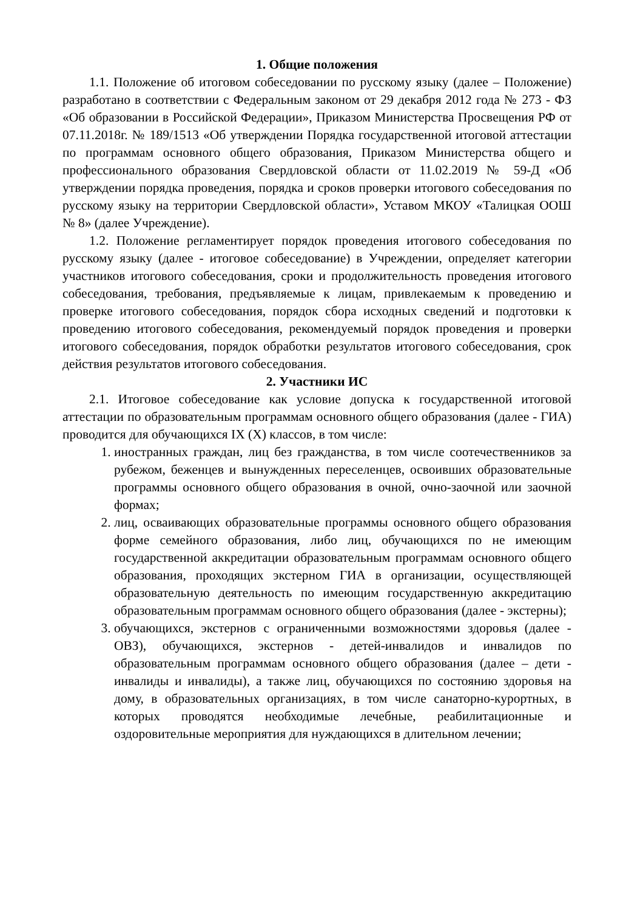1. Общие положения
1.1. Положение об итоговом собеседовании по русскому языку (далее – Положение) разработано в соответствии с Федеральным законом от 29 декабря 2012 года № 273 - ФЗ «Об образовании в Российской Федерации», Приказом Министерства Просвещения РФ от 07.11.2018г. № 189/1513 «Об утверждении Порядка государственной итоговой аттестации по программам основного общего образования, Приказом Министерства общего и профессионального образования Свердловской области от 11.02.2019 № 59-Д «Об утверждении порядка проведения, порядка и сроков проверки итогового собеседования по русскому языку на территории Свердловской области», Уставом МКОУ «Талицкая ООШ № 8» (далее Учреждение).
1.2. Положение регламентирует порядок проведения итогового собеседования по русскому языку (далее - итоговое собеседование) в Учреждении, определяет категории участников итогового собеседования, сроки и продолжительность проведения итогового собеседования, требования, предъявляемые к лицам, привлекаемым к проведению и проверке итогового собеседования, порядок сбора исходных сведений и подготовки к проведению итогового собеседования, рекомендуемый порядок проведения и проверки итогового собеседования, порядок обработки результатов итогового собеседования, срок действия результатов итогового собеседования.
2. Участники ИС
2.1. Итоговое собеседование как условие допуска к государственной итоговой аттестации по образовательным программам основного общего образования (далее - ГИА) проводится для обучающихся IX (X) классов, в том числе:
1. иностранных граждан, лиц без гражданства, в том числе соотечественников за рубежом, беженцев и вынужденных переселенцев, освоивших образовательные программы основного общего образования в очной, очно-заочной или заочной формах;
2. лиц, осваивающих образовательные программы основного общего образования форме семейного образования, либо лиц, обучающихся по не имеющим государственной аккредитации образовательным программам основного общего образования, проходящих экстерном ГИА в организации, осуществляющей образовательную деятельность по имеющим государственную аккредитацию образовательным программам основного общего образования (далее - экстерны);
3. обучающихся, экстернов с ограниченными возможностями здоровья (далее - ОВЗ), обучающихся, экстернов - детей-инвалидов и инвалидов по образовательным программам основного общего образования (далее – дети - инвалиды и инвалиды), а также лиц, обучающихся по состоянию здоровья на дому, в образовательных организациях, в том числе санаторно-курортных, в которых проводятся необходимые лечебные, реабилитационные и оздоровительные мероприятия для нуждающихся в длительном лечении;